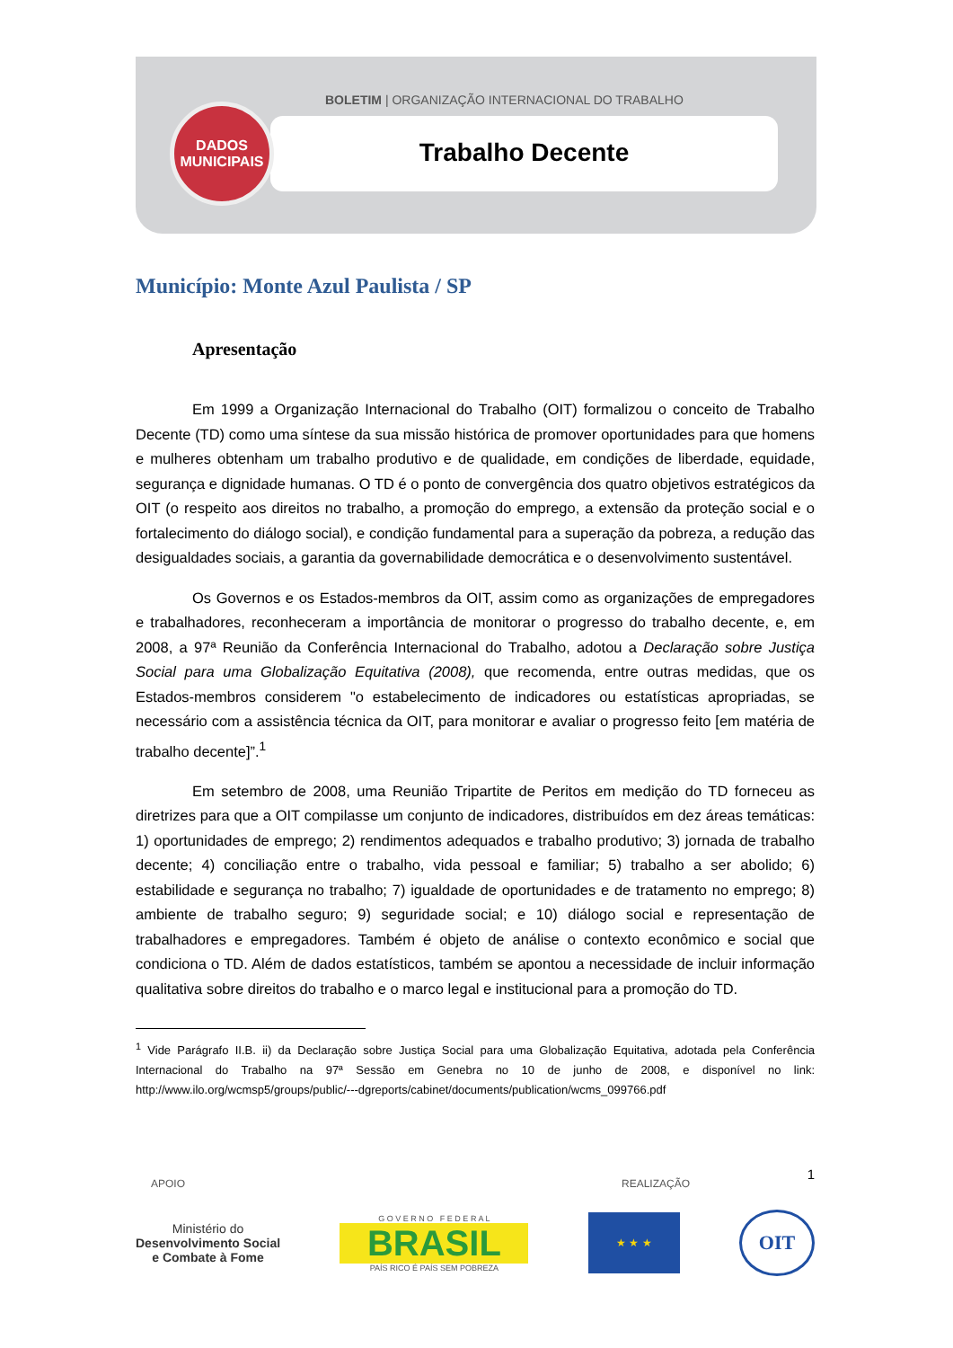BOLETIM | ORGANIZAÇÃO INTERNACIONAL DO TRABALHO
Trabalho Decente
DADOS
MUNICIPAIS
Município: Monte Azul Paulista / SP
Apresentação
Em 1999 a Organização Internacional do Trabalho (OIT) formalizou o conceito de Trabalho Decente (TD) como uma síntese da sua missão histórica de promover oportunidades para que homens e mulheres obtenham um trabalho produtivo e de qualidade, em condições de liberdade, equidade, segurança e dignidade humanas. O TD é o ponto de convergência dos quatro objetivos estratégicos da OIT (o respeito aos direitos no trabalho, a promoção do emprego, a extensão da proteção social e o fortalecimento do diálogo social), e condição fundamental para a superação da pobreza, a redução das desigualdades sociais, a garantia da governabilidade democrática e o desenvolvimento sustentável.
Os Governos e os Estados-membros da OIT, assim como as organizações de empregadores e trabalhadores, reconheceram a importância de monitorar o progresso do trabalho decente, e, em 2008, a 97ª Reunião da Conferência Internacional do Trabalho, adotou a Declaração sobre Justiça Social para uma Globalização Equitativa (2008), que recomenda, entre outras medidas, que os Estados-membros considerem "o estabelecimento de indicadores ou estatísticas apropriadas, se necessário com a assistência técnica da OIT, para monitorar e avaliar o progresso feito [em matéria de trabalho decente]”.<sup>1</sup>
Em setembro de 2008, uma Reunião Tripartite de Peritos em medição do TD forneceu as diretrizes para que a OIT compilasse um conjunto de indicadores, distribuídos em dez áreas temáticas: 1) oportunidades de emprego; 2) rendimentos adequados e trabalho produtivo; 3) jornada de trabalho decente; 4) conciliação entre o trabalho, vida pessoal e familiar; 5) trabalho a ser abolido; 6) estabilidade e segurança no trabalho; 7) igualdade de oportunidades e de tratamento no emprego; 8) ambiente de trabalho seguro; 9) seguridade social; e 10) diálogo social e representação de trabalhadores e empregadores. Também é objeto de análise o contexto econômico e social que condiciona o TD. Além de dados estatísticos, também se apontou a necessidade de incluir informação qualitativa sobre direitos do trabalho e o marco legal e institucional para a promoção do TD.
<sup>1</sup> Vide Parágrafo II.B. ii) da Declaração sobre Justiça Social para uma Globalização Equitativa, adotada pela Conferência Internacional do Trabalho na 97ª Sessão em Genebra no 10 de junho de 2008, e disponível no link: http://www.ilo.org/wcmsp5/groups/public/---dgreports/cabinet/documents/publication/wcms_099766.pdf
1
APOIO REALIZAÇÃO
Ministério do
Desenvolvimento Social
e Combate à Fome
G O V E R N O F E D E R A L
BRASIL
PAÍS RICO É PAÍS SEM POBREZA
★ ★ ★
OIT